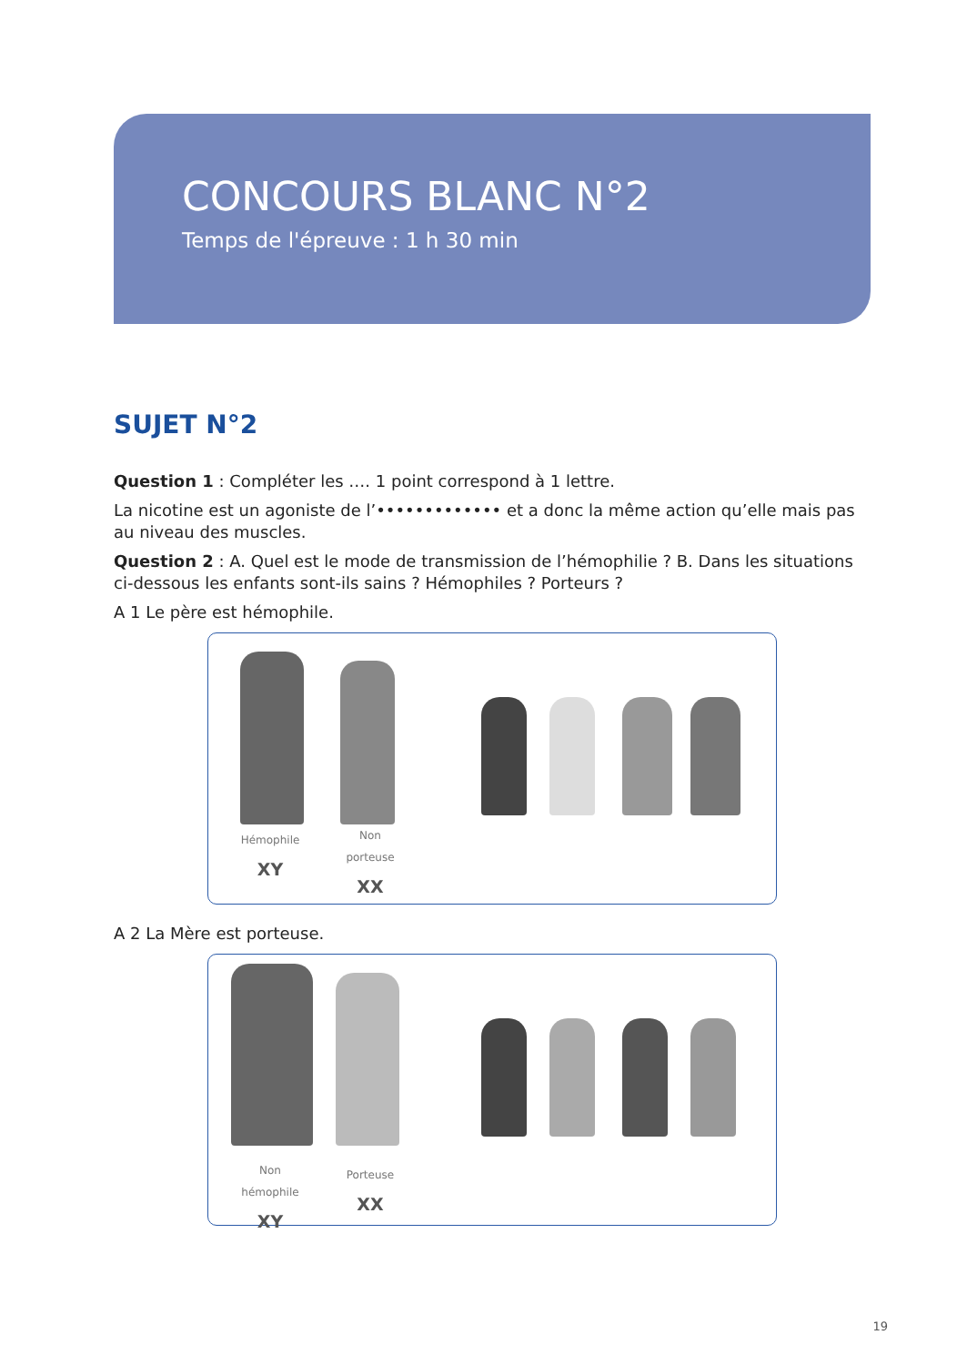CONCOURS BLANC N°2
Temps de l'épreuve : 1 h 30 min
SUJET N°2
Question 1 : Compléter les …. 1 point correspond à 1 lettre.
La nicotine est un agoniste de l’••••••••••••• et a donc la même action qu’elle mais pas au niveau des muscles.
Question 2 : A. Quel est le mode de transmission de l’hémophilie ? B. Dans les situations ci-dessous les enfants sont-ils sains ? Hémophiles ? Porteurs ?
A 1 Le père est hémophile.
Hémophile
XY
Non porteuse
XX
A 2 La Mère est porteuse.
Non hémophile
XY
Porteuse
XX
19